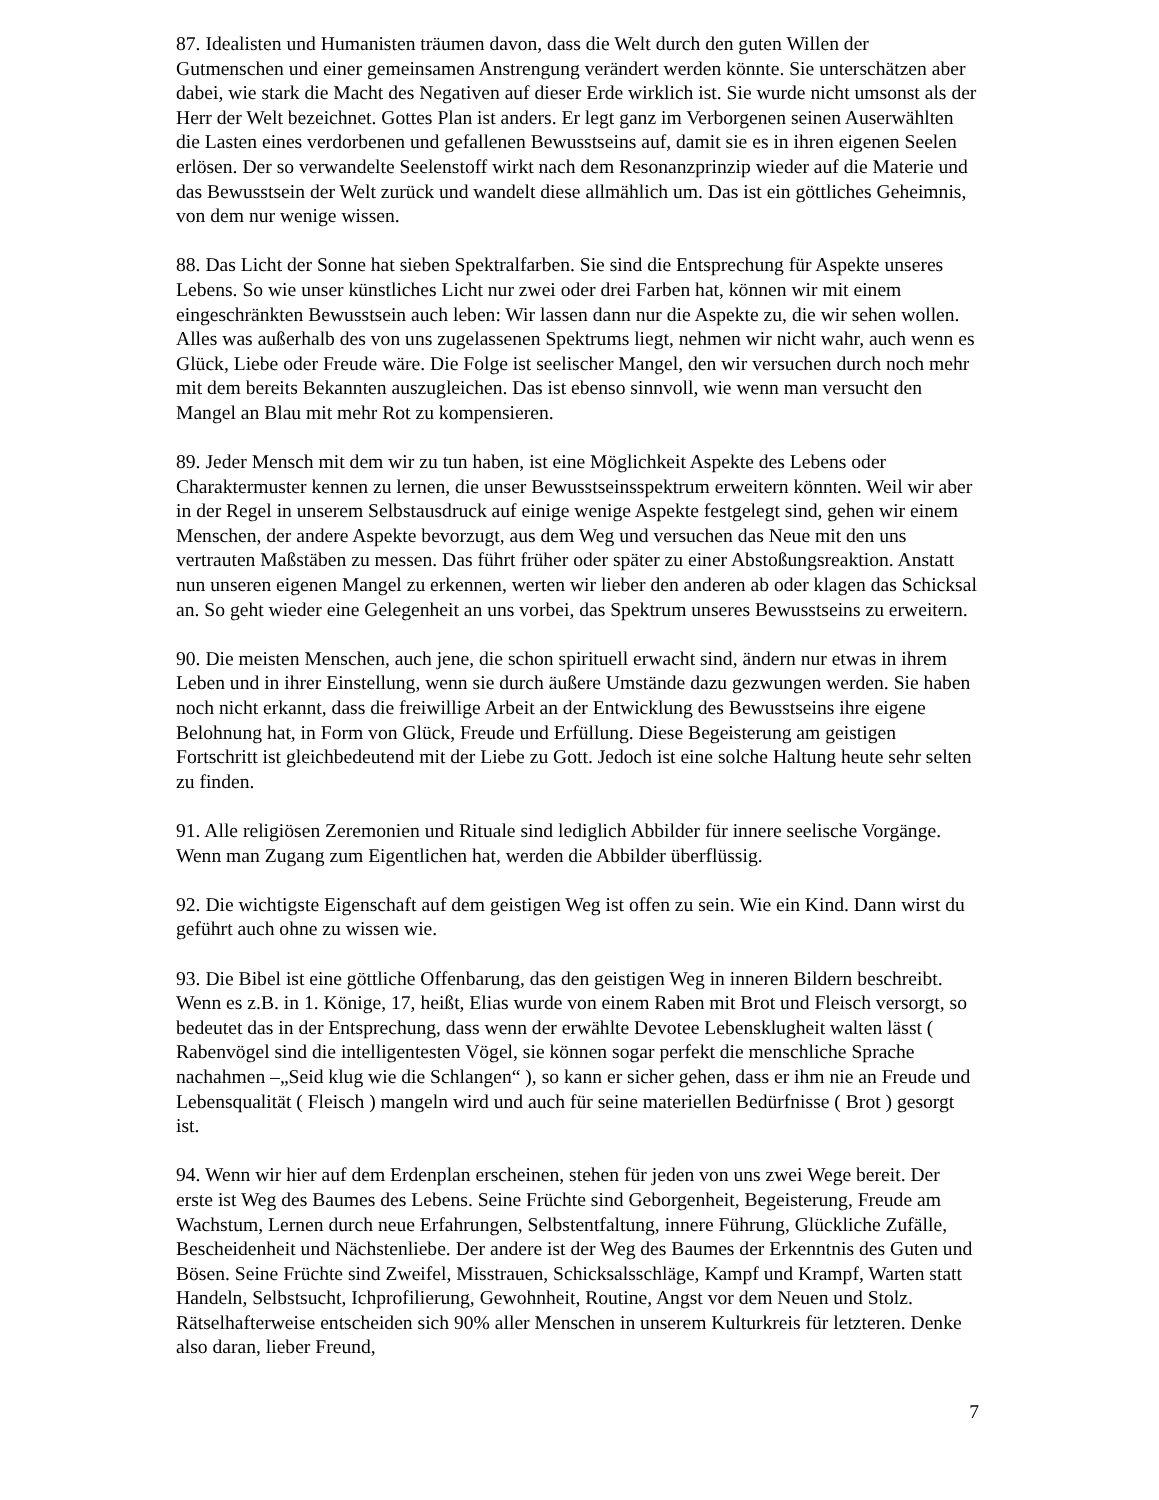87. Idealisten und Humanisten träumen davon, dass die Welt durch den guten Willen der Gutmenschen und einer gemeinsamen Anstrengung verändert werden könnte. Sie unterschätzen aber dabei, wie stark die Macht des Negativen auf dieser Erde wirklich ist. Sie wurde nicht umsonst als der Herr der Welt bezeichnet. Gottes Plan ist anders. Er legt ganz im Verborgenen seinen Auserwählten die Lasten eines verdorbenen und gefallenen Bewusstseins auf, damit sie es in ihren eigenen Seelen erlösen. Der so verwandelte Seelenstoff wirkt nach dem Resonanzprinzip wieder auf die Materie und das Bewusstsein der Welt zurück und wandelt diese allmählich um. Das ist ein göttliches Geheimnis, von dem nur wenige wissen.
88. Das Licht der Sonne hat sieben Spektralfarben. Sie sind die Entsprechung für Aspekte unseres Lebens. So wie unser künstliches Licht nur zwei oder drei Farben hat, können wir mit einem eingeschränkten Bewusstsein auch leben: Wir lassen dann nur die Aspekte zu, die wir sehen wollen. Alles was außerhalb des von uns zugelassenen Spektrums liegt, nehmen wir nicht wahr, auch wenn es Glück, Liebe oder Freude wäre. Die Folge ist seelischer Mangel, den wir versuchen durch noch mehr mit dem bereits Bekannten auszugleichen. Das ist ebenso sinnvoll, wie wenn man versucht den Mangel an Blau mit mehr Rot zu kompensieren.
89. Jeder Mensch mit dem wir zu tun haben, ist eine Möglichkeit Aspekte des Lebens oder Charaktermuster kennen zu lernen, die unser Bewusstseinsspektrum erweitern könnten. Weil wir aber in der Regel in unserem Selbstausdruck auf einige wenige Aspekte festgelegt sind, gehen wir einem Menschen, der andere Aspekte bevorzugt, aus dem Weg und versuchen das Neue mit den uns vertrauten Maßstäben zu messen. Das führt früher oder später zu einer Abstoßungsreaktion. Anstatt nun unseren eigenen Mangel zu erkennen, werten wir lieber den anderen ab oder klagen das Schicksal an. So geht wieder eine Gelegenheit an uns vorbei, das Spektrum unseres Bewusstseins zu erweitern.
90. Die meisten Menschen, auch jene, die schon spirituell erwacht sind, ändern nur etwas in ihrem Leben und in ihrer Einstellung, wenn sie durch äußere Umstände dazu gezwungen werden. Sie haben noch nicht erkannt, dass die freiwillige Arbeit an der Entwicklung des Bewusstseins ihre eigene Belohnung hat, in Form von Glück, Freude und Erfüllung. Diese Begeisterung am geistigen Fortschritt ist gleichbedeutend mit der Liebe zu Gott. Jedoch ist eine solche Haltung heute sehr selten zu finden.
91. Alle religiösen Zeremonien und Rituale sind lediglich Abbilder für innere seelische Vorgänge. Wenn man Zugang zum Eigentlichen hat, werden die Abbilder überflüssig.
92. Die wichtigste Eigenschaft auf dem geistigen Weg ist offen zu sein. Wie ein Kind. Dann wirst du geführt auch ohne zu wissen wie.
93. Die Bibel ist eine göttliche Offenbarung, das den geistigen Weg in inneren Bildern beschreibt. Wenn es z.B. in 1. Könige, 17, heißt, Elias wurde von einem Raben mit Brot und Fleisch versorgt, so bedeutet das in der Entsprechung, dass wenn der erwählte Devotee Lebensklugheit walten lässt ( Rabenvögel sind die intelligentesten Vögel, sie können sogar perfekt die menschliche Sprache nachahmen –„Seid klug wie die Schlangen“ ), so kann er sicher gehen, dass er ihm nie an Freude und Lebensqualität ( Fleisch ) mangeln wird und auch für seine materiellen Bedürfnisse ( Brot ) gesorgt ist.
94. Wenn wir hier auf dem Erdenplan erscheinen, stehen für jeden von uns zwei Wege bereit. Der erste ist Weg des Baumes des Lebens. Seine Früchte sind Geborgenheit, Begeisterung, Freude am Wachstum, Lernen durch neue Erfahrungen, Selbstentfaltung, innere Führung, Glückliche Zufälle, Bescheidenheit und Nächstenliebe. Der andere ist der Weg des Baumes der Erkenntnis des Guten und Bösen. Seine Früchte sind Zweifel, Misstrauen, Schicksalsschläge, Kampf und Krampf, Warten statt Handeln, Selbstsucht, Ichprofilierung, Gewohnheit, Routine, Angst vor dem Neuen und Stolz. Rätselhafterweise entscheiden sich 90% aller Menschen in unserem Kulturkreis für letzteren. Denke also daran, lieber Freund,
7